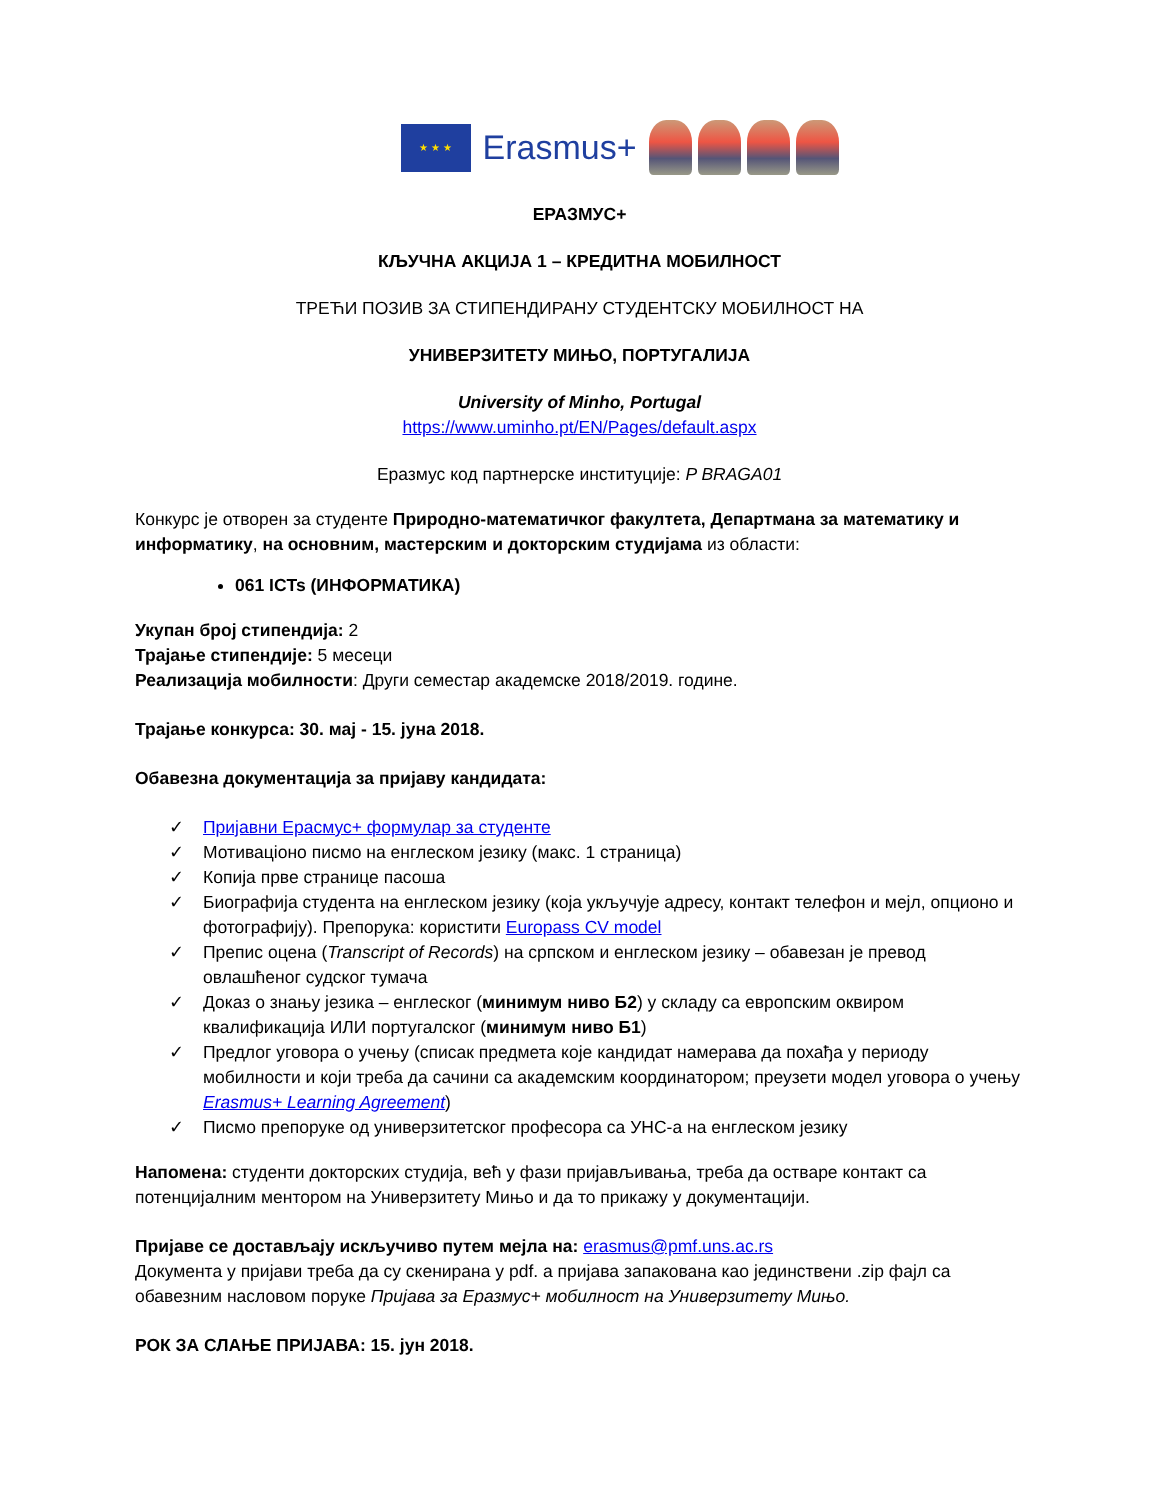★ ★ ★
Erasmus+
ЕРАЗМУС+
КЉУЧНА АКЦИЈА 1 – КРЕДИТНА МОБИЛНОСТ
ТРЕЋИ ПОЗИВ ЗА СТИПЕНДИРАНУ СТУДЕНТСКУ МОБИЛНОСТ НА
УНИВЕРЗИТЕТУ МИЊО, ПОРТУГАЛИЈА
University of Minho, Portugal
https://www.uminho.pt/EN/Pages/default.aspx
Еразмус код партнерске институције: P BRAGA01
Конкурс је отворен за студенте Природно-математичког факултета, Департмана за математику и информатику, на основним, мастерским и докторским студијама из области:
061 ICTs (ИНФОРМАТИКА)
Укупан број стипендија: 2
Трајање стипендије: 5 месеци
Реализација мобилности: Други семестар академске 2018/2019. године.
Трајање конкурса: 30. мај - 15. јуна 2018.
Обавезна документација за пријаву кандидата:
✓ Пријавни Ерасмус+ формулар за студенте
✓ Мотиваціоно писмо на енглеском језику (макс. 1 страница)
✓ Копија прве странице пасоша
✓ Биографија студента на енглеском језику (која укључује адресу, контакт телефон и мејл, опционо и фотографију). Препорука: користити Europass CV model
✓ Препис оцена (Transcript of Records) на српском и енглеском језику – обавезан је превод овлашћеног судског тумача
✓ Доказ о знању језика – енглеског (минимум ниво Б2) у складу са европским оквиром квалификација ИЛИ португалског (минимум ниво Б1)
✓ Предлог уговора о учењу (списак предмета које кандидат намерава да похађа у периоду мобилности и који треба да сачини са академским координатором; преузети модел уговора о учењу Erasmus+ Learning Agreement)
✓ Писмо препоруке од универзитетског професора са УНС-а на енглеском језику
Напомена: студенти докторских студија, већ у фази пријављивања, треба да остваре контакт са потенцијалним ментором на Универзитету Мињо и да то прикажу у документацији.
Пријаве се достављају искључиво путем мејла на: erasmus@pmf.uns.ac.rs
Документа у пријави треба да су скенирана у pdf. а пријава запакована као јединствени .zip фајл са обавезним насловом поруке Пријава за Еразмус+ мобилност на Универзитету Мињо.
РОК ЗА СЛАЊЕ ПРИЈАВА: 15. јун 2018.